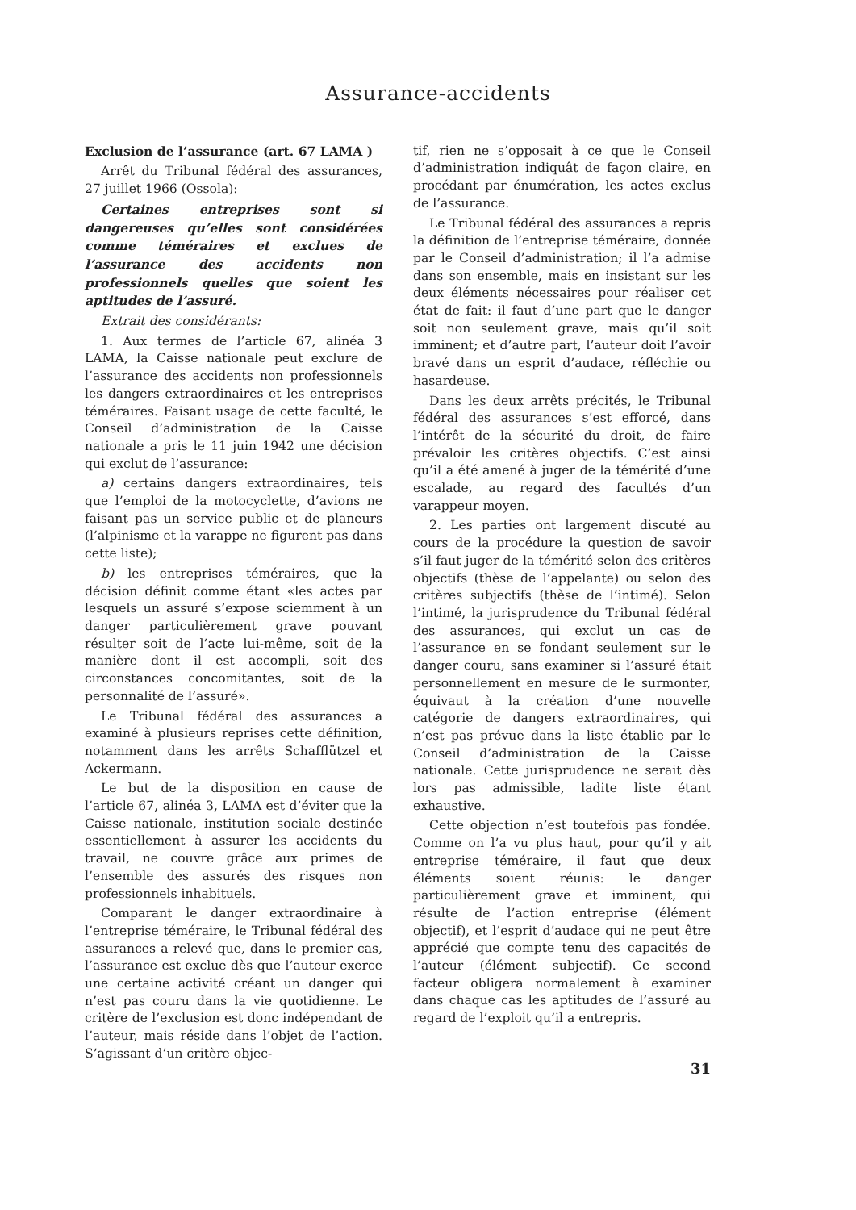Assurance-accidents
Exclusion de l’assurance (art. 67 LAMA )
Arrêt du Tribunal fédéral des assurances, 27 juillet 1966 (Ossola):
Certaines entreprises sont si dangereuses qu’elles sont considérées comme téméraires et exclues de l’assurance des accidents non professionnels quelles que soient les aptitudes de l’assuré.
Extrait des considérants:
1. Aux termes de l’article 67, alinéa 3 LAMA, la Caisse nationale peut exclure de l’assurance des accidents non professionnels les dangers extraordinaires et les entreprises téméraires. Faisant usage de cette faculté, le Conseil d’administration de la Caisse nationale a pris le 11 juin 1942 une décision qui exclut de l’assurance:
a) certains dangers extraordinaires, tels que l’emploi de la motocyclette, d’avions ne faisant pas un service public et de planeurs (l’alpinisme et la varappe ne figurent pas dans cette liste);
b) les entreprises téméraires, que la décision définit comme étant «les actes par lesquels un assuré s’expose sciemment à un danger particulièrement grave pouvant résulter soit de l’acte lui-même, soit de la manière dont il est accompli, soit des circonstances concomitantes, soit de la personnalité de l’assuré».
Le Tribunal fédéral des assurances a examiné à plusieurs reprises cette définition, notamment dans les arrêts Schafflützel et Ackermann.
Le but de la disposition en cause de l’article 67, alinéa 3, LAMA est d’éviter que la Caisse nationale, institution sociale destinée essentiellement à assurer les accidents du travail, ne couvre grâce aux primes de l’ensemble des assurés des risques non professionnels inhabituels.
Comparant le danger extraordinaire à l’entreprise téméraire, le Tribunal fédéral des assurances a relevé que, dans le premier cas, l’assurance est exclue dès que l’auteur exerce une certaine activité créant un danger qui n’est pas couru dans la vie quotidienne. Le critère de l’exclusion est donc indépendant de l’auteur, mais réside dans l’objet de l’action. S’agissant d’un critère objec-
tif, rien ne s’opposait à ce que le Conseil d’administration indiquât de façon claire, en procédant par énumération, les actes exclus de l’assurance.
Le Tribunal fédéral des assurances a repris la définition de l’entreprise téméraire, donnée par le Conseil d’administration; il l’a admise dans son ensemble, mais en insistant sur les deux éléments nécessaires pour réaliser cet état de fait: il faut d’une part que le danger soit non seulement grave, mais qu’il soit imminent; et d’autre part, l’auteur doit l’avoir bravé dans un esprit d’audace, réfléchie ou hasardeuse.
Dans les deux arrêts précités, le Tribunal fédéral des assurances s’est efforcé, dans l’intérêt de la sécurité du droit, de faire prévaloir les critères objectifs. C’est ainsi qu’il a été amené à juger de la témérité d’une escalade, au regard des facultés d’un varappeur moyen.
2. Les parties ont largement discuté au cours de la procédure la question de savoir s’il faut juger de la témérité selon des critères objectifs (thèse de l’appelante) ou selon des critères subjectifs (thèse de l’intimé). Selon l’intimé, la jurisprudence du Tribunal fédéral des assurances, qui exclut un cas de l’assurance en se fondant seulement sur le danger couru, sans examiner si l’assuré était personnellement en mesure de le surmonter, équivaut à la création d’une nouvelle catégorie de dangers extraordinaires, qui n’est pas prévue dans la liste établie par le Conseil d’administration de la Caisse nationale. Cette jurisprudence ne serait dès lors pas admissible, ladite liste étant exhaustive.
Cette objection n’est toutefois pas fondée. Comme on l’a vu plus haut, pour qu’il y ait entreprise téméraire, il faut que deux éléments soient réunis: le danger particulièrement grave et imminent, qui résulte de l’action entreprise (élément objectif), et l’esprit d’audace qui ne peut être apprécié que compte tenu des capacités de l’auteur (élément subjectif). Ce second facteur obligera normalement à examiner dans chaque cas les aptitudes de l’assuré au regard de l’exploit qu’il a entrepris.
31